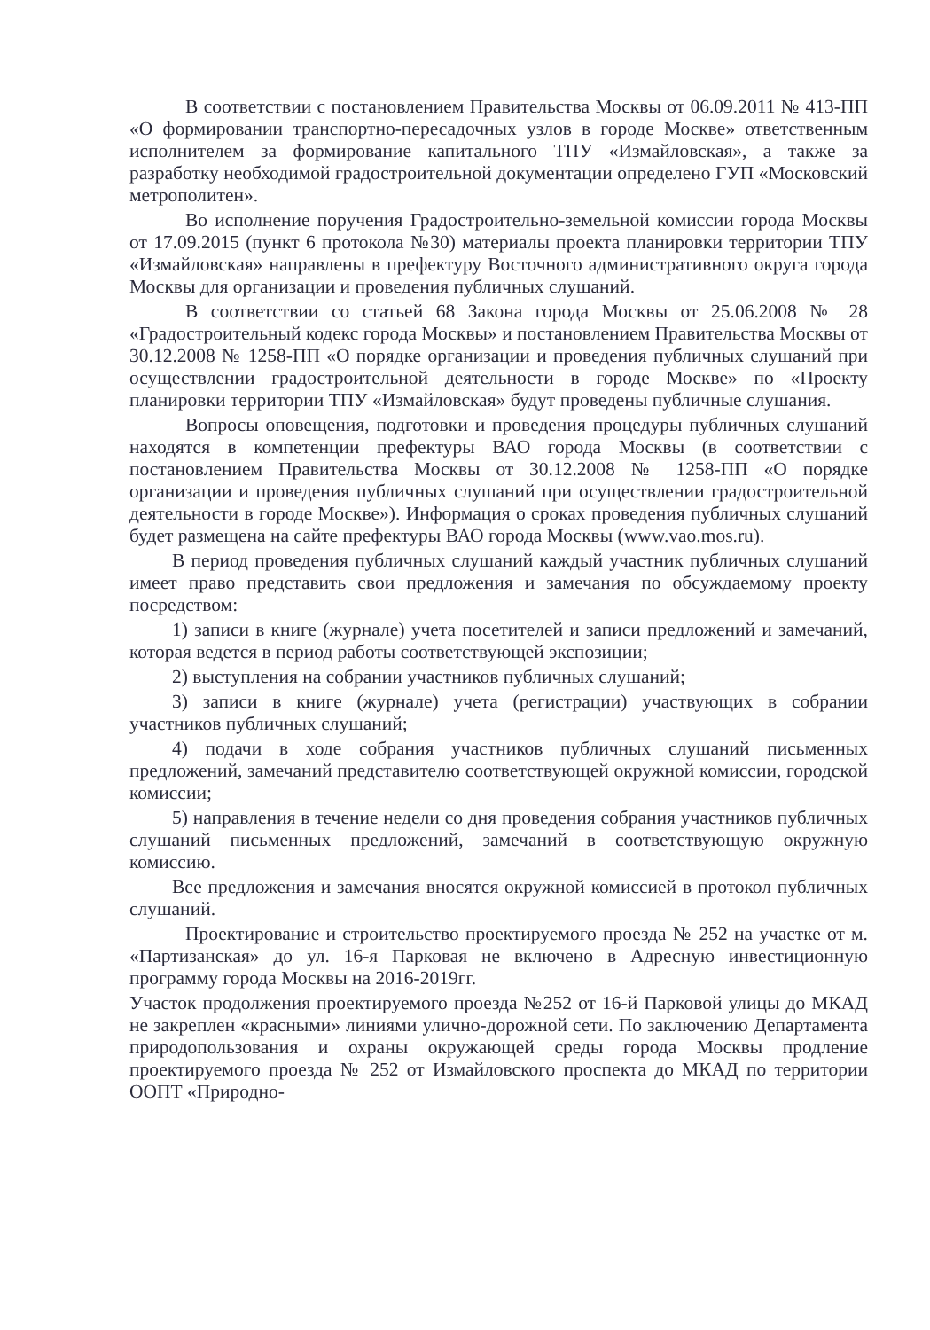В соответствии с постановлением Правительства Москвы от 06.09.2011 № 413-ПП «О формировании транспортно-пересадочных узлов в городе Москве» ответственным исполнителем за формирование капитального ТПУ «Измайловская», а также за разработку необходимой градостроительной документации определено ГУП «Московский метрополитен».
Во исполнение поручения Градостроительно-земельной комиссии города Москвы от 17.09.2015 (пункт 6 протокола №30) материалы проекта планировки территории ТПУ «Измайловская» направлены в префектуру Восточного административного округа города Москвы для организации и проведения публичных слушаний.
В соответствии со статьей 68 Закона города Москвы от 25.06.2008 № 28 «Градостроительный кодекс города Москвы» и постановлением Правительства Москвы от 30.12.2008 № 1258-ПП «О порядке организации и проведения публичных слушаний при осуществлении градостроительной деятельности в городе Москве» по «Проекту планировки территории ТПУ «Измайловская» будут проведены публичные слушания.
Вопросы оповещения, подготовки и проведения процедуры публичных слушаний находятся в компетенции префектуры ВАО города Москвы (в соответствии с постановлением Правительства Москвы от 30.12.2008 № 1258-ПП «О порядке организации и проведения публичных слушаний при осуществлении градостроительной деятельности в городе Москве»). Информация о сроках проведения публичных слушаний будет размещена на сайте префектуры ВАО города Москвы (www.vao.mos.ru).
В период проведения публичных слушаний каждый участник публичных слушаний имеет право представить свои предложения и замечания по обсуждаемому проекту посредством:
1) записи в книге (журнале) учета посетителей и записи предложений и замечаний, которая ведется в период работы соответствующей экспозиции;
2) выступления на собрании участников публичных слушаний;
3) записи в книге (журнале) учета (регистрации) участвующих в собрании участников публичных слушаний;
4) подачи в ходе собрания участников публичных слушаний письменных предложений, замечаний представителю соответствующей окружной комиссии, городской комиссии;
5) направления в течение недели со дня проведения собрания участников публичных слушаний письменных предложений, замечаний в соответствующую окружную комиссию.
Все предложения и замечания вносятся окружной комиссией в протокол публичных слушаний.
Проектирование и строительство проектируемого проезда № 252 на участке от м. «Партизанская» до ул. 16-я Парковая не включено в Адресную инвестиционную программу города Москвы на 2016-2019гг.
Участок продолжения проектируемого проезда №252 от 16-й Парковой улицы до МКАД не закреплен «красными» линиями улично-дорожной сети. По заключению Департамента природопользования и охраны окружающей среды города Москвы продление проектируемого проезда № 252 от Измайловского проспекта до МКАД по территории ООПТ «Природно-